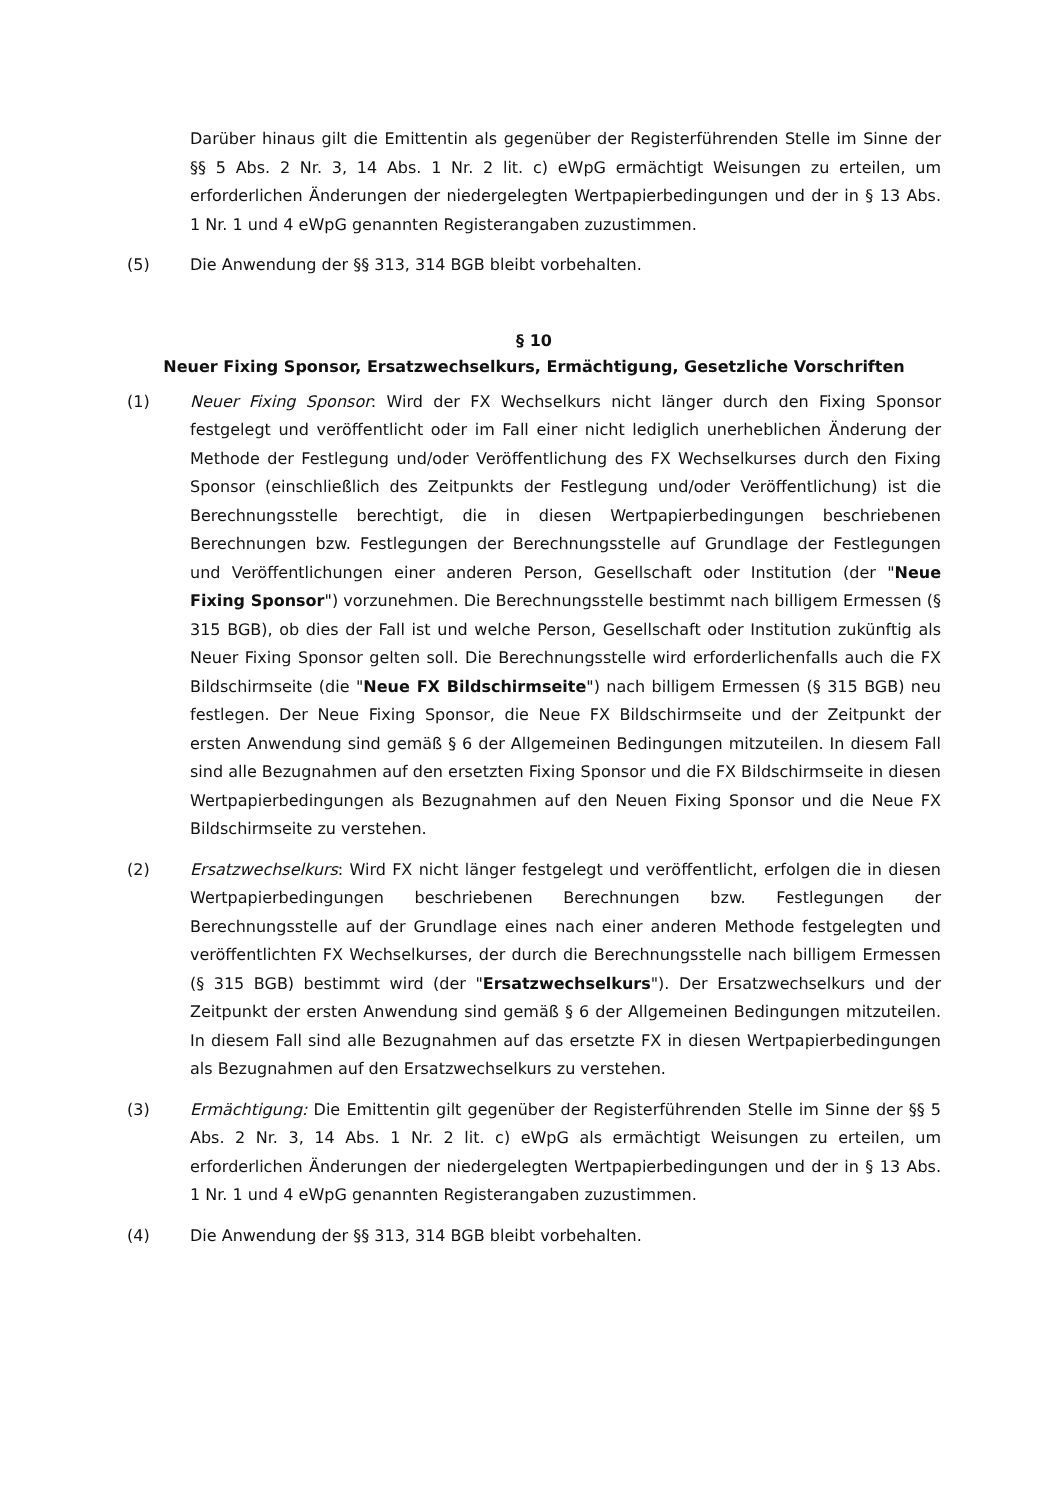Darüber hinaus gilt die Emittentin als gegenüber der Registerführenden Stelle im Sinne der §§ 5 Abs. 2 Nr. 3, 14 Abs. 1 Nr. 2 lit. c) eWpG ermächtigt Weisungen zu erteilen, um erforderlichen Änderungen der niedergelegten Wertpapierbedingungen und der in § 13 Abs. 1 Nr. 1 und 4 eWpG genannten Registerangaben zuzustimmen.
(5) Die Anwendung der §§ 313, 314 BGB bleibt vorbehalten.
§ 10
Neuer Fixing Sponsor, Ersatzwechselkurs, Ermächtigung, Gesetzliche Vorschriften
(1) Neuer Fixing Sponsor: Wird der FX Wechselkurs nicht länger durch den Fixing Sponsor festgelegt und veröffentlicht oder im Fall einer nicht lediglich unerheblichen Änderung der Methode der Festlegung und/oder Veröffentlichung des FX Wechselkurses durch den Fixing Sponsor (einschließlich des Zeitpunkts der Festlegung und/oder Veröffentlichung) ist die Berechnungsstelle berechtigt, die in diesen Wertpapierbedingungen beschriebenen Berechnungen bzw. Festlegungen der Berechnungsstelle auf Grundlage der Festlegungen und Veröffentlichungen einer anderen Person, Gesellschaft oder Institution (der "Neue Fixing Sponsor") vorzunehmen. Die Berechnungsstelle bestimmt nach billigem Ermessen (§ 315 BGB), ob dies der Fall ist und welche Person, Gesellschaft oder Institution zukünftig als Neuer Fixing Sponsor gelten soll. Die Berechnungsstelle wird erforderlichenfalls auch die FX Bildschirmseite (die "Neue FX Bildschirmseite") nach billigem Ermessen (§ 315 BGB) neu festlegen. Der Neue Fixing Sponsor, die Neue FX Bildschirmseite und der Zeitpunkt der ersten Anwendung sind gemäß § 6 der Allgemeinen Bedingungen mitzuteilen. In diesem Fall sind alle Bezugnahmen auf den ersetzten Fixing Sponsor und die FX Bildschirmseite in diesen Wertpapierbedingungen als Bezugnahmen auf den Neuen Fixing Sponsor und die Neue FX Bildschirmseite zu verstehen.
(2) Ersatzwechselkurs: Wird FX nicht länger festgelegt und veröffentlicht, erfolgen die in diesen Wertpapierbedingungen beschriebenen Berechnungen bzw. Festlegungen der Berechnungsstelle auf der Grundlage eines nach einer anderen Methode festgelegten und veröffentlichten FX Wechselkurses, der durch die Berechnungsstelle nach billigem Ermessen (§ 315 BGB) bestimmt wird (der "Ersatzwechselkurs"). Der Ersatzwechselkurs und der Zeitpunkt der ersten Anwendung sind gemäß § 6 der Allgemeinen Bedingungen mitzuteilen. In diesem Fall sind alle Bezugnahmen auf das ersetzte FX in diesen Wertpapierbedingungen als Bezugnahmen auf den Ersatzwechselkurs zu verstehen.
(3) Ermächtigung: Die Emittentin gilt gegenüber der Registerführenden Stelle im Sinne der §§ 5 Abs. 2 Nr. 3, 14 Abs. 1 Nr. 2 lit. c) eWpG als ermächtigt Weisungen zu erteilen, um erforderlichen Änderungen der niedergelegten Wertpapierbedingungen und der in § 13 Abs. 1 Nr. 1 und 4 eWpG genannten Registerangaben zuzustimmen.
(4) Die Anwendung der §§ 313, 314 BGB bleibt vorbehalten.